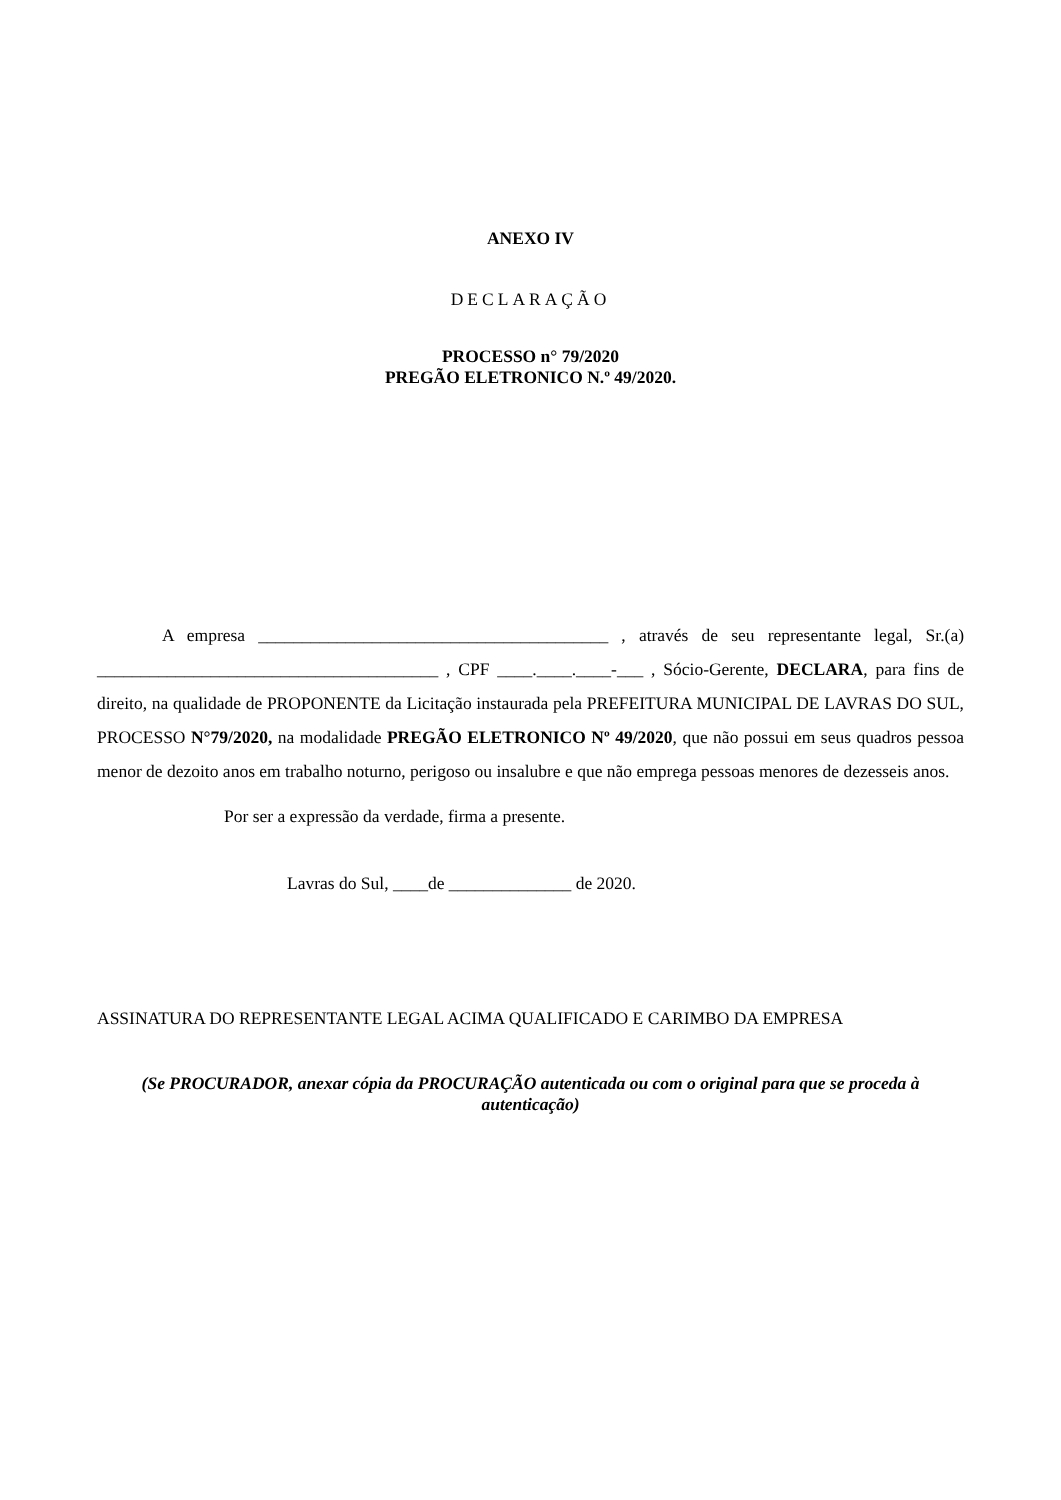ANEXO IV
DECLARAÇÃO
PROCESSO n° 79/2020
PREGÃO ELETRONICO N.º 49/2020.
A empresa ________________________________________ , através de seu representante legal, Sr.(a) _______________________________________ , CPF ____.____.____-___ , Sócio-Gerente, DECLARA, para fins de direito, na qualidade de PROPONENTE da Licitação instaurada pela PREFEITURA MUNICIPAL DE LAVRAS DO SUL, PROCESSO N°79/2020, na modalidade PREGÃO ELETRONICO Nº 49/2020, que não possui em seus quadros pessoa menor de dezoito anos em trabalho noturno, perigoso ou insalubre e que não emprega pessoas menores de dezesseis anos.
Por ser a expressão da verdade, firma a presente.
Lavras do Sul, ____de ______________ de 2020.
ASSINATURA DO REPRESENTANTE LEGAL ACIMA QUALIFICADO E CARIMBO DA EMPRESA
(Se PROCURADOR, anexar cópia da PROCURAÇÃO autenticada ou com o original para que se proceda à autenticação)